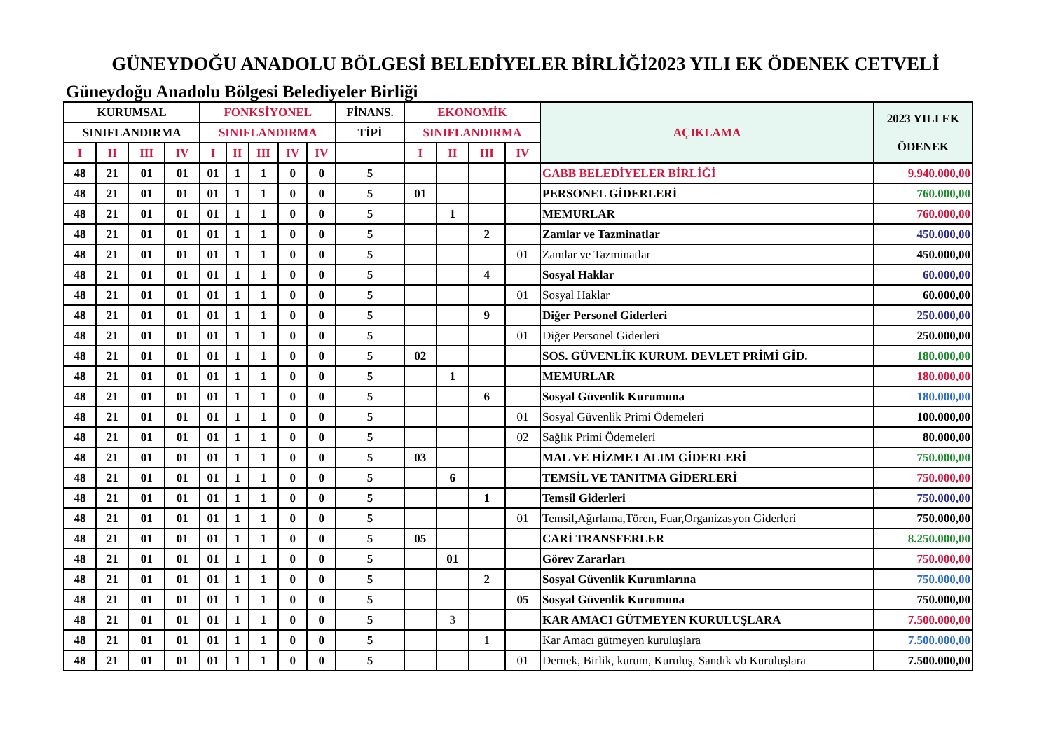GÜNEYDOĞU ANADOLU BÖLGESİ BELEDİYELER BİRLİĞİ2023 YILI EK ÖDENEK CETVELİ
Güneydoğu Anadolu Bölgesi Belediyeler Birliği
| KURUMSAL | | | | FONKSİYONEL | | | | | FİNANS. | EKONOMİK | | | | AÇIKLAMA | 2023 YILI EK ÖDENEK |
| --- | --- | --- | --- | --- | --- | --- | --- | --- | --- | --- | --- | --- | --- | --- | --- |
| SINIFLANDIRMA | | | | SINIFLANDIRMA | | | | | TİPİ | SINIFLANDIRMA | | | | | |
| I | II | III | IV | I | II | III | IV | IV | | I | II | III | IV | | |
| 48 | 21 | 01 | 01 | 01 | 1 | 1 | 0 | 0 | 5 | | | | | GABB BELEDİYELER BİRLİĞİ | 9.940.000,00 |
| 48 | 21 | 01 | 01 | 01 | 1 | 1 | 0 | 0 | 5 | 01 | | | | PERSONEL GİDERLERİ | 760.000,00 |
| 48 | 21 | 01 | 01 | 01 | 1 | 1 | 0 | 0 | 5 | | 1 | | | MEMURLAR | 760.000,00 |
| 48 | 21 | 01 | 01 | 01 | 1 | 1 | 0 | 0 | 5 | | | 2 | | Zamlar ve Tazminatlar | 450.000,00 |
| 48 | 21 | 01 | 01 | 01 | 1 | 1 | 0 | 0 | 5 | | | | 01 | Zamlar ve Tazminatlar | 450.000,00 |
| 48 | 21 | 01 | 01 | 01 | 1 | 1 | 0 | 0 | 5 | | | 4 | | Sosyal Haklar | 60.000,00 |
| 48 | 21 | 01 | 01 | 01 | 1 | 1 | 0 | 0 | 5 | | | | 01 | Sosyal Haklar | 60.000,00 |
| 48 | 21 | 01 | 01 | 01 | 1 | 1 | 0 | 0 | 5 | | | 9 | | Diğer Personel Giderleri | 250.000,00 |
| 48 | 21 | 01 | 01 | 01 | 1 | 1 | 0 | 0 | 5 | | | | 01 | Diğer Personel Giderleri | 250.000,00 |
| 48 | 21 | 01 | 01 | 01 | 1 | 1 | 0 | 0 | 5 | 02 | | | | SOS. GÜVENLİK KURUM. DEVLET PRİMİ GİD. | 180.000,00 |
| 48 | 21 | 01 | 01 | 01 | 1 | 1 | 0 | 0 | 5 | | 1 | | | MEMURLAR | 180.000,00 |
| 48 | 21 | 01 | 01 | 01 | 1 | 1 | 0 | 0 | 5 | | | 6 | | Sosyal Güvenlik Kurumuna | 180.000,00 |
| 48 | 21 | 01 | 01 | 01 | 1 | 1 | 0 | 0 | 5 | | | | 01 | Sosyal Güvenlik Primi Ödemeleri | 100.000,00 |
| 48 | 21 | 01 | 01 | 01 | 1 | 1 | 0 | 0 | 5 | | | | 02 | Sağlık Primi Ödemeleri | 80.000,00 |
| 48 | 21 | 01 | 01 | 01 | 1 | 1 | 0 | 0 | 5 | 03 | | | | MAL VE HİZMET ALIM GİDERLERİ | 750.000,00 |
| 48 | 21 | 01 | 01 | 01 | 1 | 1 | 0 | 0 | 5 | | 6 | | | TEMSİL VE TANITMA GİDERLERİ | 750.000,00 |
| 48 | 21 | 01 | 01 | 01 | 1 | 1 | 0 | 0 | 5 | | | 1 | | Temsil Giderleri | 750.000,00 |
| 48 | 21 | 01 | 01 | 01 | 1 | 1 | 0 | 0 | 5 | | | | 01 | Temsil,Ağırlama,Tören, Fuar,Organizasyon Giderleri | 750.000,00 |
| 48 | 21 | 01 | 01 | 01 | 1 | 1 | 0 | 0 | 5 | 05 | | | | CARİ TRANSFERLER | 8.250.000,00 |
| 48 | 21 | 01 | 01 | 01 | 1 | 1 | 0 | 0 | 5 | | 01 | | | Görev Zararları | 750.000,00 |
| 48 | 21 | 01 | 01 | 01 | 1 | 1 | 0 | 0 | 5 | | | 2 | | Sosyal Güvenlik Kurumlarına | 750.000,00 |
| 48 | 21 | 01 | 01 | 01 | 1 | 1 | 0 | 0 | 5 | | | | 05 | Sosyal Güvenlik Kurumuna | 750.000,00 |
| 48 | 21 | 01 | 01 | 01 | 1 | 1 | 0 | 0 | 5 | | 3 | | | KAR AMACI GÜTMEYEN KURULUŞLARA | 7.500.000,00 |
| 48 | 21 | 01 | 01 | 01 | 1 | 1 | 0 | 0 | 5 | | | 1 | | Kar Amacı gütmeyen kuruluşlara | 7.500.000,00 |
| 48 | 21 | 01 | 01 | 01 | 1 | 1 | 0 | 0 | 5 | | | | 01 | Dernek, Birlik, kurum, Kuruluş, Sandık vb Kuruluşlara | 7.500.000,00 |